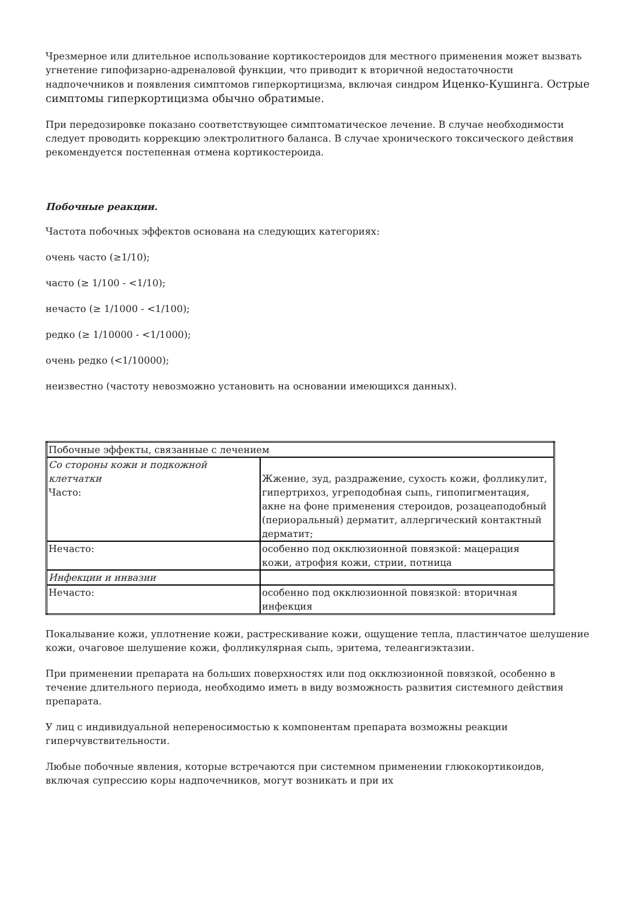Чрезмерное или длительное использование кортикостероидов для местного применения может вызвать угнетение гипофизарно-адреналовой функции, что приводит к вторичной недостаточности надпочечников и появления симптомов гиперкортицизма, включая синдром Иценко-Кушинга. Острые симптомы гиперкортицизма обычно обратимые.
При передозировке показано соответствующее симптоматическое лечение. В случае необходимости следует проводить коррекцию электролитного баланса. В случае хронического токсического действия рекомендуется постепенная отмена кортикостероида.
Побочные реакции.
Частота побочных эффектов основана на следующих категориях:
очень часто (≥1/10);
часто (≥ 1/100 - <1/10);
нечасто (≥ 1/1000 - <1/100);
редко (≥ 1/10000 - <1/1000);
очень редко (<1/10000);
неизвестно (частоту невозможно установить на основании имеющихся данных).
| Побочные эффекты, связанные с лечением | |
| Со стороны кожи и подкожной клетчатки Часто: | Жжение, зуд, раздражение, сухость кожи, фолликулит, гипертрихоз, угреподобная сыпь, гипопигментация, акне на фоне применения стероидов, розацеаподобный (периоральный) дерматит, аллергический контактный дерматит; |
| Нечасто: | особенно под окклюзионной повязкой: мацерация кожи, атрофия кожи, стрии, потница |
| Инфекции и инвазии | |
| Нечасто: | особенно под окклюзионной повязкой: вторичная инфекция |
Покалывание кожи, уплотнение кожи, растрескивание кожи, ощущение тепла, пластинчатое шелушение кожи, очаговое шелушение кожи, фолликулярная сыпь, эритема, телеангиэктазии.
При применении препарата на больших поверхностях или под окклюзионной повязкой, особенно в течение длительного периода, необходимо иметь в виду возможность развития системного действия препарата.
У лиц с индивидуальной непереносимостью к компонентам препарата возможны реакции гиперчувствительности.
Любые побочные явления, которые встречаются при системном применении глюкокортикоидов, включая супрессию коры надпочечников, могут возникать и при их